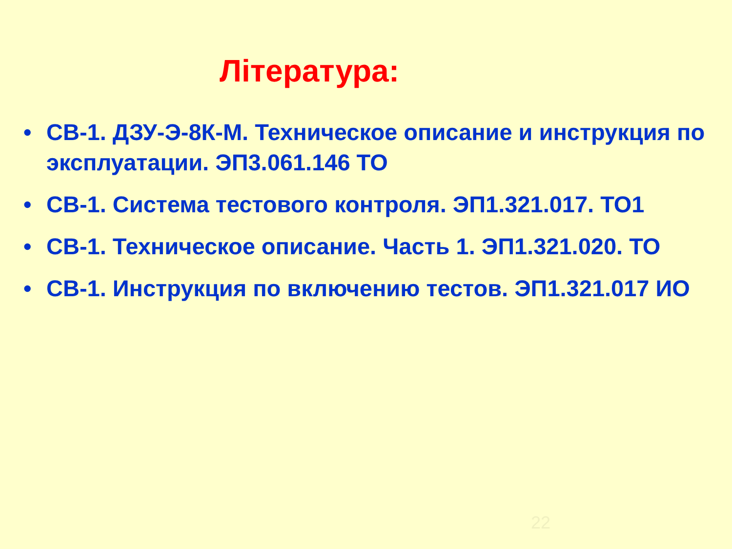Література:
• СВ-1. ДЗУ-Э-8К-М. Техническое описание и инструкция по эксплуатации. ЭП3.061.146 ТО
• СВ-1. Система тестового контроля. ЭП1.321.017. ТО1
• СВ-1. Техническое описание. Часть 1. ЭП1.321.020. ТО
• СВ-1. Инструкция по включению тестов. ЭП1.321.017 ИО
22